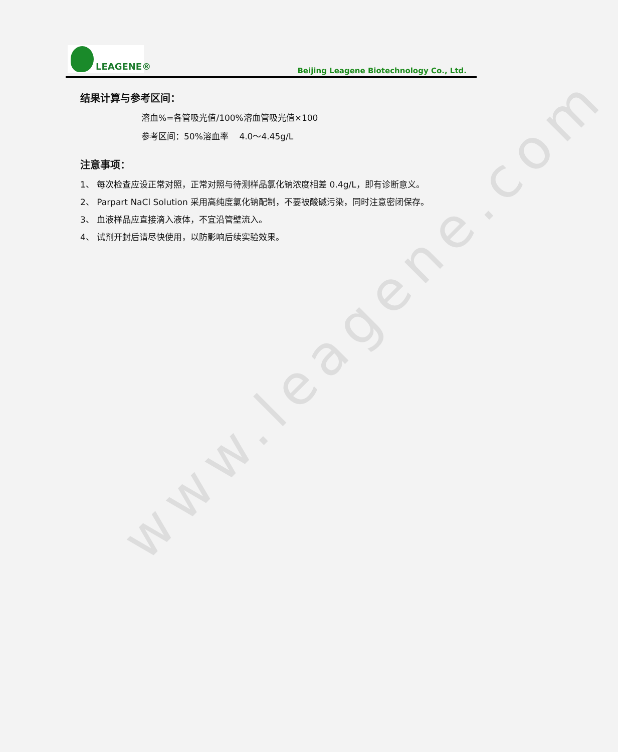www.leagene.com
LEAGENE®
Beijing Leagene Biotechnology Co., Ltd.
结果计算与参考区间：
溶血%=各管吸光值/100%溶血管吸光值×100
参考区间：50%溶血率 4.0～4.45g/L
注意事项：
1、 每次检查应设正常对照，正常对照与待测样品氯化钠浓度相差 0.4g/L，即有诊断意义。
2、 Parpart NaCl Solution 采用高纯度氯化钠配制，不要被酸碱污染，同时注意密闭保存。
3、 血液样品应直接滴入液体，不宜沿管壁流入。
4、 试剂开封后请尽快使用，以防影响后续实验效果。